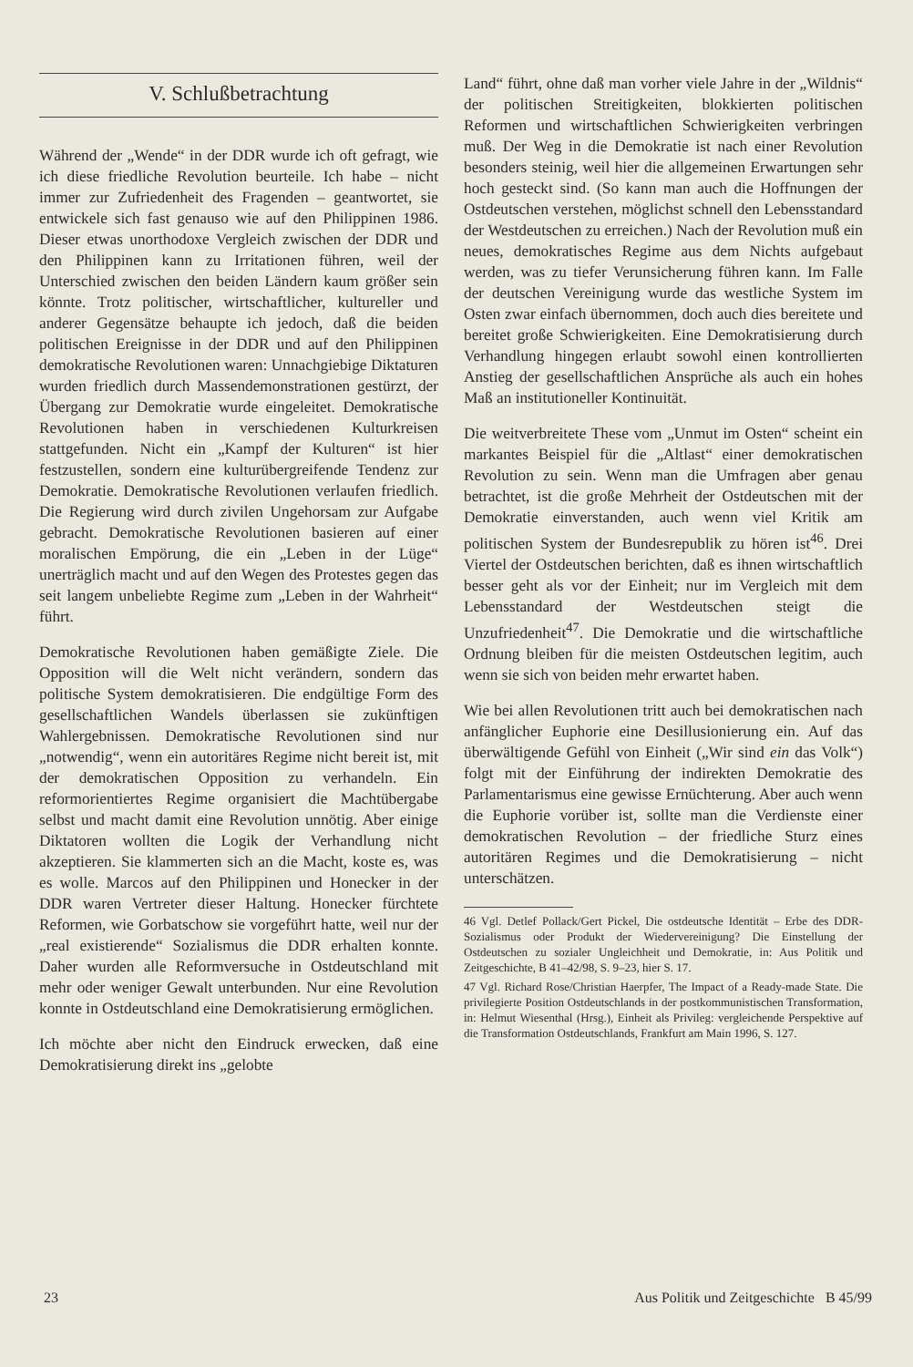V. Schlußbetrachtung
Während der „Wende“ in der DDR wurde ich oft gefragt, wie ich diese friedliche Revolution beurteile. Ich habe – nicht immer zur Zufriedenheit des Fragenden – geantwortet, sie entwickele sich fast genauso wie auf den Philippinen 1986. Dieser etwas unorthodoxe Vergleich zwischen der DDR und den Philippinen kann zu Irritationen führen, weil der Unterschied zwischen den beiden Ländern kaum größer sein könnte. Trotz politischer, wirtschaftlicher, kultureller und anderer Gegensätze behaupte ich jedoch, daß die beiden politischen Ereignisse in der DDR und auf den Philippinen demokratische Revolutionen waren: Unnachgiebige Diktaturen wurden friedlich durch Massendemonstrationen gestürzt, der Übergang zur Demokratie wurde eingeleitet. Demokratische Revolutionen haben in verschiedenen Kulturkreisen stattgefunden. Nicht ein „Kampf der Kulturen“ ist hier festzustellen, sondern eine kulturübergreifende Tendenz zur Demokratie. Demokratische Revolutionen verlaufen friedlich. Die Regierung wird durch zivilen Ungehorsam zur Aufgabe gebracht. Demokratische Revolutionen basieren auf einer moralischen Empörung, die ein „Leben in der Lüge“ unerträglich macht und auf den Wegen des Protestes gegen das seit langem unbeliebte Regime zum „Leben in der Wahrheit“ führt.
Demokratische Revolutionen haben gemäßigte Ziele. Die Opposition will die Welt nicht verändern, sondern das politische System demokratisieren. Die endgültige Form des gesellschaftlichen Wandels überlassen sie zukünftigen Wahlergebnissen. Demokratische Revolutionen sind nur „notwendig“, wenn ein autoritäres Regime nicht bereit ist, mit der demokratischen Opposition zu verhandeln. Ein reformorientiertes Regime organisiert die Machtübergabe selbst und macht damit eine Revolution unnötig. Aber einige Diktatoren wollten die Logik der Verhandlung nicht akzeptieren. Sie klammerten sich an die Macht, koste es, was es wolle. Marcos auf den Philippinen und Honecker in der DDR waren Vertreter dieser Haltung. Honecker fürchtete Reformen, wie Gorbatschow sie vorgeführt hatte, weil nur der „real existierende“ Sozialismus die DDR erhalten konnte. Daher wurden alle Reformversuche in Ostdeutschland mit mehr oder weniger Gewalt unterbunden. Nur eine Revolution konnte in Ostdeutschland eine Demokratisierung ermöglichen.
Ich möchte aber nicht den Eindruck erwecken, daß eine Demokratisierung direkt ins „gelobte
Land“ führt, ohne daß man vorher viele Jahre in der „Wildnis“ der politischen Streitigkeiten, blokkierten politischen Reformen und wirtschaftlichen Schwierigkeiten verbringen muß. Der Weg in die Demokratie ist nach einer Revolution besonders steinig, weil hier die allgemeinen Erwartungen sehr hoch gesteckt sind. (So kann man auch die Hoffnungen der Ostdeutschen verstehen, möglichst schnell den Lebensstandard der Westdeutschen zu erreichen.) Nach der Revolution muß ein neues, demokratisches Regime aus dem Nichts aufgebaut werden, was zu tiefer Verunsicherung führen kann. Im Falle der deutschen Vereinigung wurde das westliche System im Osten zwar einfach übernommen, doch auch dies bereitete und bereitet große Schwierigkeiten. Eine Demokratisierung durch Verhandlung hingegen erlaubt sowohl einen kontrollierten Anstieg der gesellschaftlichen Ansprüche als auch ein hohes Maß an institutioneller Kontinuität.
Die weitverbreitete These vom „Unmut im Osten“ scheint ein markantes Beispiel für die „Altlast“ einer demokratischen Revolution zu sein. Wenn man die Umfragen aber genau betrachtet, ist die große Mehrheit der Ostdeutschen mit der Demokratie einverstanden, auch wenn viel Kritik am politischen System der Bundesrepublik zu hören ist<sup>46</sup>. Drei Viertel der Ostdeutschen berichten, daß es ihnen wirtschaftlich besser geht als vor der Einheit; nur im Vergleich mit dem Lebensstandard der Westdeutschen steigt die Unzufriedenheit<sup>47</sup>. Die Demokratie und die wirtschaftliche Ordnung bleiben für die meisten Ostdeutschen legitim, auch wenn sie sich von beiden mehr erwartet haben.
Wie bei allen Revolutionen tritt auch bei demokratischen nach anfänglicher Euphorie eine Desillusionierung ein. Auf das überwältigende Gefühl von Einheit („Wir sind ein das Volk“) folgt mit der Einführung der indirekten Demokratie des Parlamentarismus eine gewisse Ernüchterung. Aber auch wenn die Euphorie vorüber ist, sollte man die Verdienste einer demokratischen Revolution – der friedliche Sturz eines autoritären Regimes und die Demokratisierung – nicht unterschätzen.
46 Vgl. Detlef Pollack/Gert Pickel, Die ostdeutsche Identität – Erbe des DDR-Sozialismus oder Produkt der Wiedervereinigung? Die Einstellung der Ostdeutschen zu sozialer Ungleichheit und Demokratie, in: Aus Politik und Zeitgeschichte, B 41–42/98, S. 9–23, hier S. 17.
47 Vgl. Richard Rose/Christian Haerpfer, The Impact of a Ready-made State. Die privilegierte Position Ostdeutschlands in der postkommunistischen Transformation, in: Helmut Wiesenthal (Hrsg.), Einheit als Privileg: vergleichende Perspektive auf die Transformation Ostdeutschlands, Frankfurt am Main 1996, S. 127.
23 Aus Politik und Zeitgeschichte B 45/99